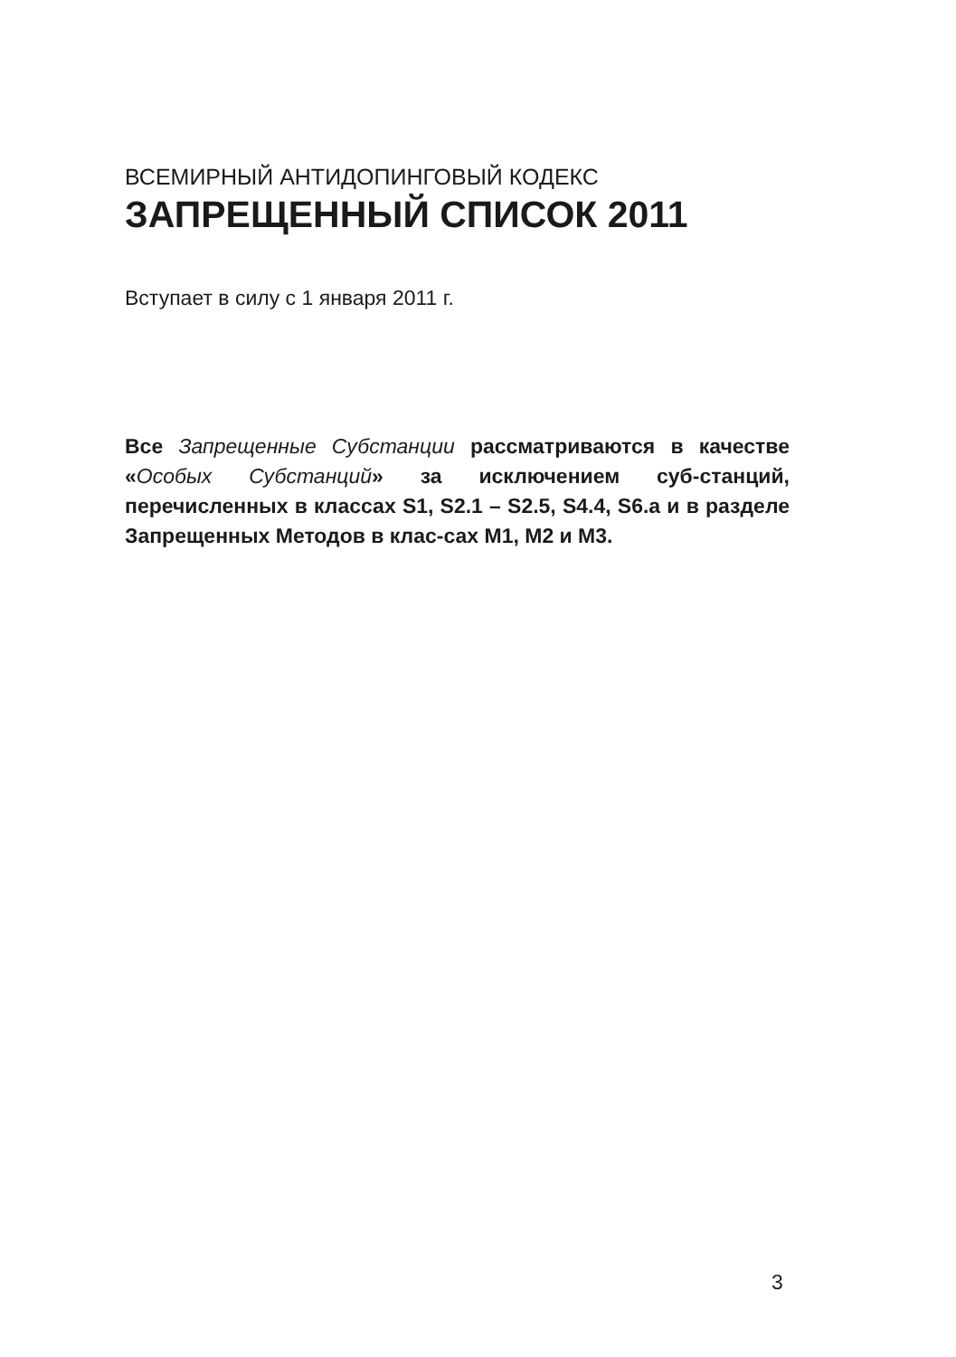ВСЕМИРНЫЙ АНТИДОПИНГОВЫЙ КОДЕКС
ЗАПРЕЩЕННЫЙ СПИСОК 2011
Вступает в силу с 1 января 2011 г.
Все Запрещенные Субстанции рассматриваются в качестве «Особых Субстанций» за исключением суб-станций, перечисленных в классах S1, S2.1 – S2.5, S4.4, S6.a и в разделе Запрещенных Методов в клас-сах M1, M2 и M3.
3